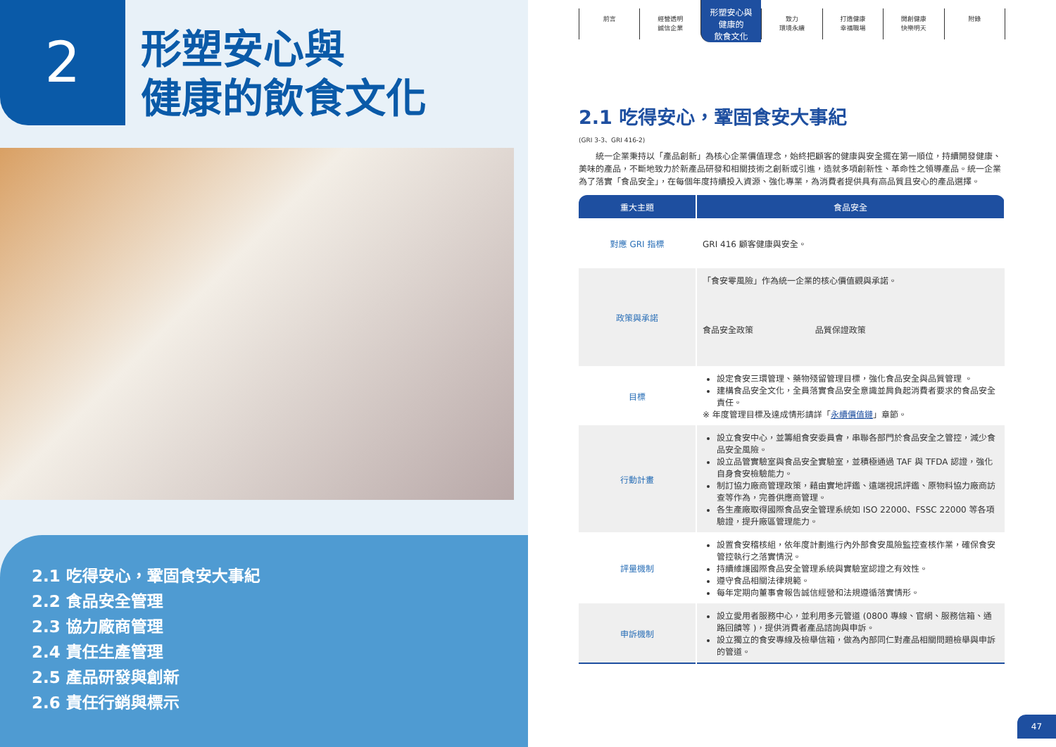2
形塑安心與
健康的飲食文化
2.1 吃得安心，鞏固食安大事紀
2.2 食品安全管理
2.3 協力廠商管理
2.4 責任生產管理
2.5 產品研發與創新
2.6 責任行銷與標示
前言 經營透明
誠信企業
形塑安心與
健康的
飲食文化
致力
環境永續
打造健康
幸福職場
開創健康
快樂明天
附錄
2.1 吃得安心，鞏固食安大事紀
(GRI 3-3、GRI 416-2)
統一企業秉持以「產品創新」為核心企業價值理念，始終把顧客的健康與安全擺在第一順位，持續開發健康、美味的產品，不斷地致力於新產品研發和相關技術之創新或引進，造就多項創新性、革命性之領導產品。統一企業為了落實「食品安全」，在每個年度持續投入資源、強化專業，為消費者提供具有高品質且安心的產品選擇。
| 重大主題 | 食品安全 |
| --- | --- |
| 對應 GRI 指標 | GRI 416 顧客健康與安全。 |
| 政策與承諾 | 「食安零風險」作為統一企業的核心價值觀與承諾。 |
| | 食品安全政策 品質保證政策 |
| 目標 | 設定食安三環管理、藥物殘留管理目標，強化食品安全與品質管理 。 建構食品安全文化，全員落實食品安全意識並肩負起消費者要求的食品安全責任。 ※ 年度管理目標及達成情形請詳「 永續價值鏈 」章節。 |
| 行動計畫 | 設立食安中心，並籌組食安委員會，串聯各部門於食品安全之管控，減少食品安全風險。 設立品管實驗室與食品安全實驗室，並積極通過 TAF 與 TFDA 認證，強化自身食安檢驗能力。 制訂協力廠商管理政策，藉由實地評鑑、遠端視訊評鑑、原物料協力廠商訪查等作為，完善供應商管理。 各生產廠取得國際食品安全管理系統如 ISO 22000、FSSC 22000 等各項驗證，提升廠區管理能力。 |
| 評量機制 | 設置食安稽核組，依年度計劃進行內外部食安風險監控查核作業，確保食安管控執行之落實情況。 持續維護國際食品安全管理系統與實驗室認證之有效性。 遵守食品相關法律規範。 每年定期向董事會報告誠信經營和法規遵循落實情形。 |
| 申訴機制 | 設立愛用者服務中心，並利用多元管道 (0800 專線、官網、服務信箱、通路回饋等 )，提供消費者產品諮詢與申訴。 設立獨立的食安專線及檢舉信箱，做為內部同仁對產品相關問題檢舉與申訴的管道。 |
47